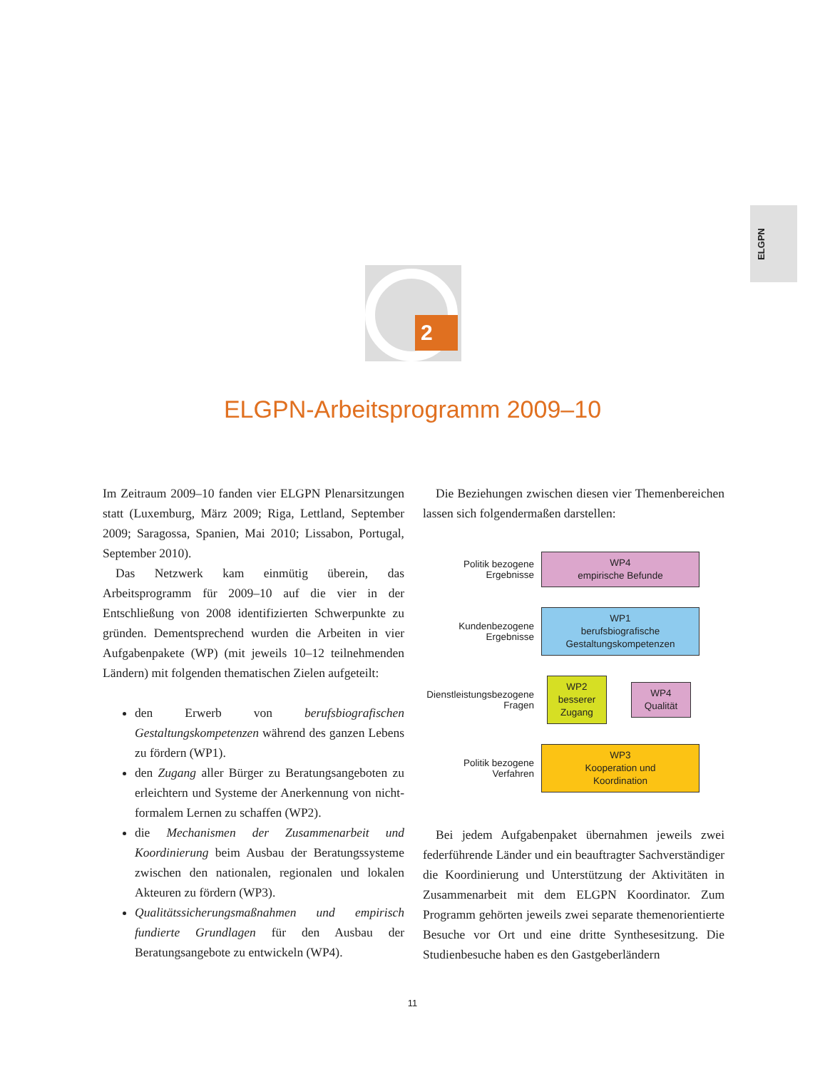ELGPN
2
ELGPN-Arbeitsprogramm 2009–10
Im Zeitraum 2009–10 fanden vier ELGPN Plenarsitzungen statt (Luxemburg, März 2009; Riga, Lettland, September 2009; Saragossa, Spanien, Mai 2010; Lissabon, Portugal, September 2010).
Das Netzwerk kam einmütig überein, das Arbeitsprogramm für 2009–10 auf die vier in der Entschließung von 2008 identifizierten Schwerpunkte zu gründen. Dementsprechend wurden die Arbeiten in vier Aufgabenpakete (WP) (mit jeweils 10–12 teilnehmenden Ländern) mit folgenden thematischen Zielen aufgeteilt:
den Erwerb von berufsbiografischen Gestaltungskompetenzen während des ganzen Lebens zu fördern (WP1).
den Zugang aller Bürger zu Beratungsangeboten zu erleichtern und Systeme der Anerkennung von nicht-formalem Lernen zu schaffen (WP2).
die Mechanismen der Zusammenarbeit und Koordinierung beim Ausbau der Beratungssysteme zwischen den nationalen, regionalen und lokalen Akteuren zu fördern (WP3).
Qualitätssicherungsmaßnahmen und empirisch fundierte Grundlagen für den Ausbau der Beratungsangebote zu entwickeln (WP4).
Die Beziehungen zwischen diesen vier Themenbereichen lassen sich folgendermaßen darstellen:
Politik bezogene
Ergebnisse
WP4
empirische Befunde
Kundenbezogene
Ergebnisse
WP1
berufsbiografische
Gestaltungskompetenzen
Dienstleistungsbezogene
Fragen
WP2
besserer
Zugang
WP4
Qualität
Politik bezogene
Verfahren
WP3
Kooperation und
Koordination
Bei jedem Aufgabenpaket übernahmen jeweils zwei federführende Länder und ein beauftragter Sachverständiger die Koordinierung und Unterstützung der Aktivitäten in Zusammenarbeit mit dem ELGPN Koordinator. Zum Programm gehörten jeweils zwei separate themenorientierte Besuche vor Ort und eine dritte Synthesesitzung. Die Studienbesuche haben es den Gastgeberländern
11